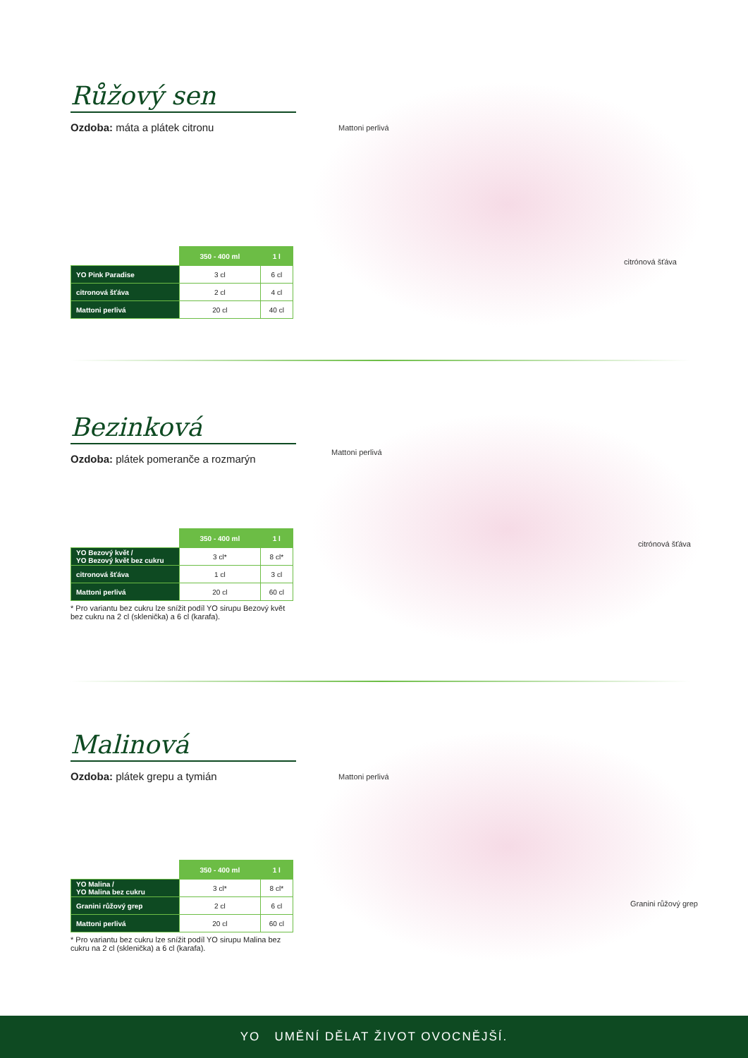Růžový sen
Ozdoba: máta a plátek citronu
| | 350 - 400 ml | 1 l |
| YO Pink Paradise | 3 cl | 6 cl |
| citronová šťáva | 2 cl | 4 cl |
| Mattoni perlivá | 20 cl | 40 cl |
Mattoni perlivá
citrónová šťáva
Bezinková
Ozdoba: plátek pomeranče a rozmarýn
| | 350 - 400 ml | 1 l |
| YO Bezový květ / YO Bezový květ bez cukru | 3 cl* | 8 cl* |
| citronová šťáva | 1 cl | 3 cl |
| Mattoni perlivá | 20 cl | 60 cl |
* Pro variantu bez cukru lze snížit podíl YO sirupu Bezový květ bez cukru na 2 cl (sklenička) a 6 cl (karafa).
Mattoni perlivá
citrónová šťáva
Malinová
Ozdoba: plátek grepu a tymián
| | 350 - 400 ml | 1 l |
| YO Malina / YO Malina bez cukru | 3 cl* | 8 cl* |
| Granini růžový grep | 2 cl | 6 cl |
| Mattoni perlivá | 20 cl | 60 cl |
* Pro variantu bez cukru lze snížit podíl YO sirupu Malina bez cukru na 2 cl (sklenička) a 6 cl (karafa).
Mattoni perlivá
Granini růžový grep
YO UMĚNÍ DĚLAT ŽIVOT OVOCNĚJŠÍ.